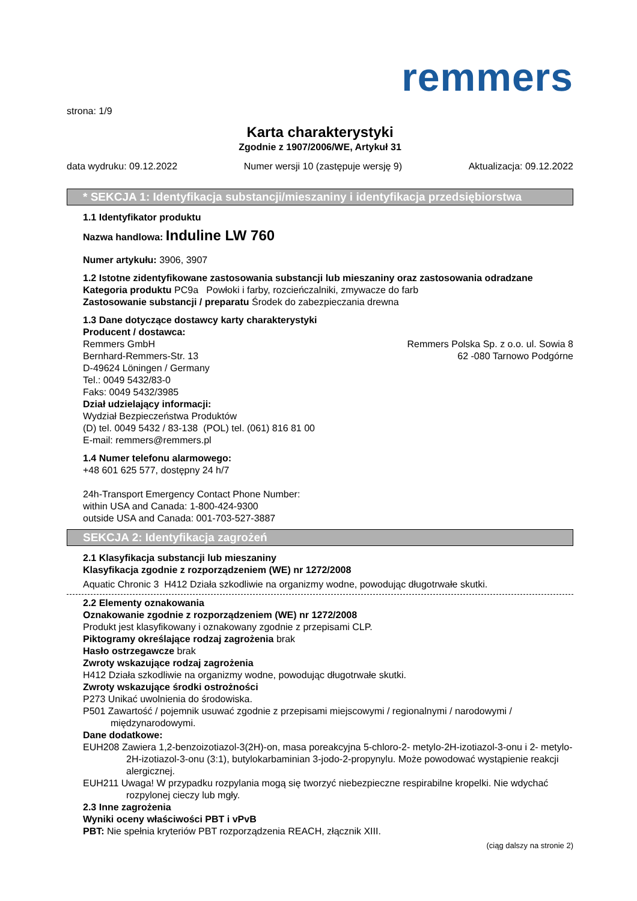remmers
strona: 1/9
Karta charakterystyki
Zgodnie z 1907/2006/WE, Artykuł 31
data wydruku: 09.12.2022 Numer wersji 10 (zastępuje wersję 9) Aktualizacja: 09.12.2022
* SEKCJA 1: Identyfikacja substancji/mieszaniny i identyfikacja przedsiębiorstwa
1.1 Identyfikator produktu
Nazwa handlowa: Induline LW 760
Numer artykułu: 3906, 3907
1.2 Istotne zidentyfikowane zastosowania substancji lub mieszaniny oraz zastosowania odradzane
Kategoria produktu PC9a Powłoki i farby, rozcieńczalniki, zmywacze do farb
Zastosowanie substancji / preparatu Środek do zabezpieczania drewna
1.3 Dane dotyczące dostawcy karty charakterystyki
Producent / dostawca:
Remmers GmbH
Bernhard-Remmers-Str. 13
D-49624 Löningen / Germany
Tel.: 0049 5432/83-0
Faks: 0049 5432/3985
Remmers Polska Sp. z o.o. ul. Sowia 8
62 -080 Tarnowo Podgórne
Dział udzielający informacji:
Wydział Bezpieczeństwa Produktów
(D) tel. 0049 5432 / 83-138 (POL) tel. (061) 816 81 00
E-mail: remmers@remmers.pl
1.4 Numer telefonu alarmowego:
+48 601 625 577, dostępny 24 h/7
24h-Transport Emergency Contact Phone Number:
within USA and Canada: 1-800-424-9300
outside USA and Canada: 001-703-527-3887
SEKCJA 2: Identyfikacja zagrożeń
2.1 Klasyfikacja substancji lub mieszaniny
Klasyfikacja zgodnie z rozporządzeniem (WE) nr 1272/2008
Aquatic Chronic 3 H412 Działa szkodliwie na organizmy wodne, powodując długotrwałe skutki.
2.2 Elementy oznakowania
Oznakowanie zgodnie z rozporządzeniem (WE) nr 1272/2008
Produkt jest klasyfikowany i oznakowany zgodnie z przepisami CLP.
Piktogramy określające rodzaj zagrożenia brak
Hasło ostrzegawcze brak
Zwroty wskazujące rodzaj zagrożenia
H412 Działa szkodliwie na organizmy wodne, powodując długotrwałe skutki.
Zwroty wskazujące środki ostrożności
P273 Unikać uwolnienia do środowiska.
P501 Zawartość / pojemnik usuwać zgodnie z przepisami miejscowymi / regionalnymi / narodowymi / międzynarodowymi.
Dane dodatkowe:
EUH208 Zawiera 1,2-benzoizotiazol-3(2H)-on, masa poreakcyjna 5-chloro-2- metylo-2H-izotiazol-3-onu i 2- metylo-2H-izotiazol-3-onu (3:1), butylokarbaminian 3-jodo-2-propynylu. Może powodować wystąpienie reakcji alergicznej.
EUH211 Uwaga! W przypadku rozpylania mogą się tworzyć niebezpieczne respirabilne kropelki. Nie wdychać rozpylonej cieczy lub mgły.
2.3 Inne zagrożenia
Wyniki oceny właściwości PBT i vPvB
PBT: Nie spełnia kryteriów PBT rozporządzenia REACH, złącznik XIII.
(ciąg dalszy na stronie 2)